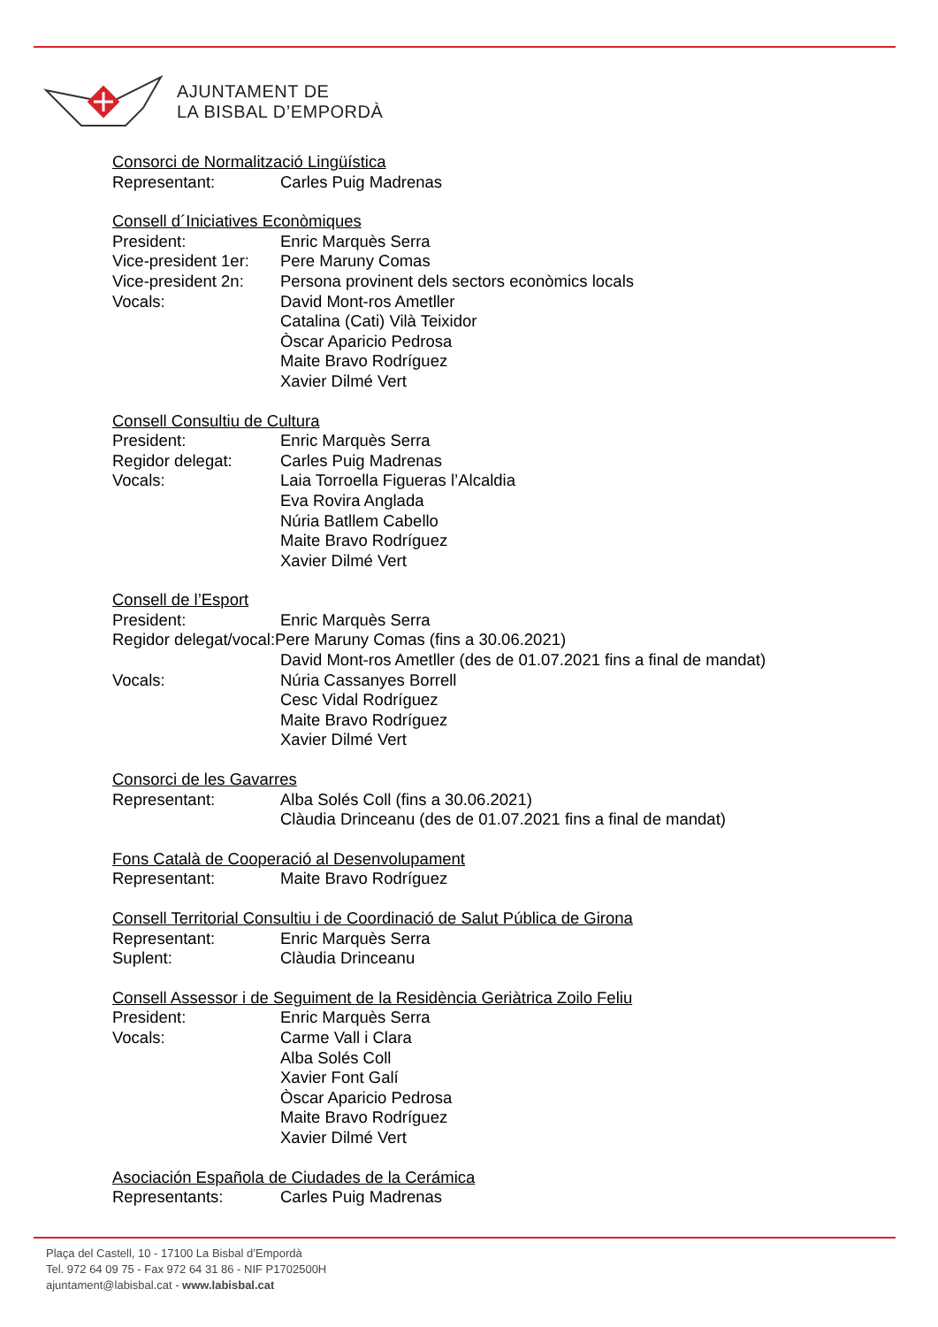AJUNTAMENT DE
LA BISBAL D’EMPORDÀ
Consorci de Normalització Lingüística
Representant: Carles Puig Madrenas
Consell d´Iniciatives Econòmiques
President: Enric Marquès Serra
Vice-president 1er: Pere Maruny Comas
Vice-president 2n: Persona provinent dels sectors econòmics locals
Vocals: David Mont-ros Ametller
Catalina (Cati) Vilà Teixidor
Òscar Aparicio Pedrosa
Maite Bravo Rodríguez
Xavier Dilmé Vert
Consell Consultiu de Cultura
President: Enric Marquès Serra
Regidor delegat: Carles Puig Madrenas
Vocals: Laia Torroella Figueras l’Alcaldia
Eva Rovira Anglada
Núria Batllem Cabello
Maite Bravo Rodríguez
Xavier Dilmé Vert
Consell de l’Esport
President: Enric Marquès Serra
Regidor delegat/vocal:Pere Maruny Comas (fins a 30.06.2021)
David Mont-ros Ametller (des de 01.07.2021 fins a final de mandat)
Vocals: Núria Cassanyes Borrell
Cesc Vidal Rodríguez
Maite Bravo Rodríguez
Xavier Dilmé Vert
Consorci de les Gavarres
Representant: Alba Solés Coll (fins a 30.06.2021)
Clàudia Drinceanu (des de 01.07.2021 fins a final de mandat)
Fons Català de Cooperació al Desenvolupament
Representant: Maite Bravo Rodríguez
Consell Territorial Consultiu i de Coordinació de Salut Pública de Girona
Representant: Enric Marquès Serra
Suplent: Clàudia Drinceanu
Consell Assessor i de Seguiment de la Residència Geriàtrica Zoilo Feliu
President: Enric Marquès Serra
Vocals: Carme Vall i Clara
Alba Solés Coll
Xavier Font Galí
Òscar Aparicio Pedrosa
Maite Bravo Rodríguez
Xavier Dilmé Vert
Asociación Española de Ciudades de la Cerámica
Representants: Carles Puig Madrenas
Plaça del Castell, 10 - 17100 La Bisbal d’Empordà
Tel. 972 64 09 75 - Fax 972 64 31 86 - NIF P1702500H
ajuntament@labisbal.cat - www.labisbal.cat